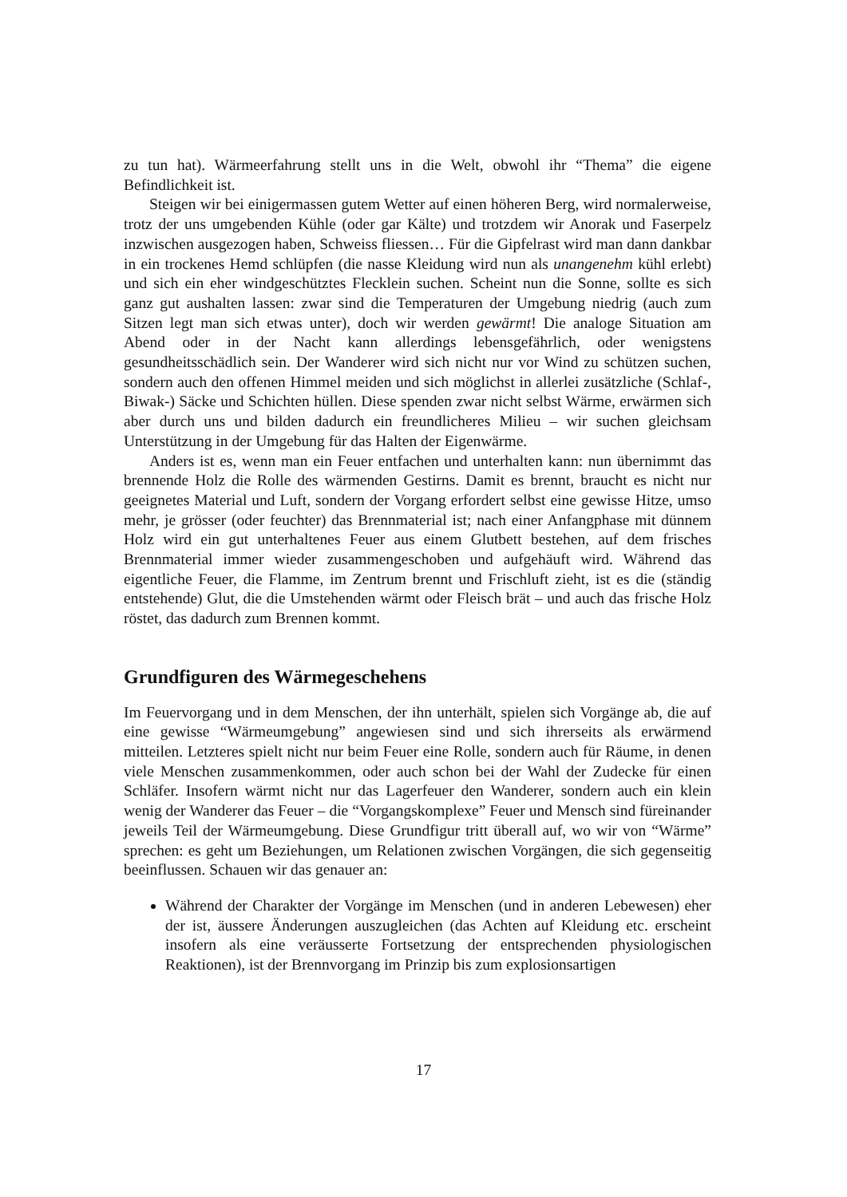zu tun hat). Wärmeerfahrung stellt uns in die Welt, obwohl ihr “Thema” die eigene Befindlichkeit ist.
Steigen wir bei einigermassen gutem Wetter auf einen höheren Berg, wird normalerweise, trotz der uns umgebenden Kühle (oder gar Kälte) und trotzdem wir Anorak und Faserpelz inzwischen ausgezogen haben, Schweiss fliessen… Für die Gipfelrast wird man dann dankbar in ein trockenes Hemd schlüpfen (die nasse Kleidung wird nun als unangenehm kühl erlebt) und sich ein eher windgeschütztes Flecklein suchen. Scheint nun die Sonne, sollte es sich ganz gut aushalten lassen: zwar sind die Temperaturen der Umgebung niedrig (auch zum Sitzen legt man sich etwas unter), doch wir werden gewärmt! Die analoge Situation am Abend oder in der Nacht kann allerdings lebensgefährlich, oder wenigstens gesundheitsschädlich sein. Der Wanderer wird sich nicht nur vor Wind zu schützen suchen, sondern auch den offenen Himmel meiden und sich möglichst in allerlei zusätzliche (Schlaf-, Biwak-) Säcke und Schichten hüllen. Diese spenden zwar nicht selbst Wärme, erwärmen sich aber durch uns und bilden dadurch ein freundlicheres Milieu – wir suchen gleichsam Unterstützung in der Umgebung für das Halten der Eigenwärme.
Anders ist es, wenn man ein Feuer entfachen und unterhalten kann: nun übernimmt das brennende Holz die Rolle des wärmenden Gestirns. Damit es brennt, braucht es nicht nur geeignetes Material und Luft, sondern der Vorgang erfordert selbst eine gewisse Hitze, umso mehr, je grösser (oder feuchter) das Brennmaterial ist; nach einer Anfangphase mit dünnem Holz wird ein gut unterhaltenes Feuer aus einem Glutbett bestehen, auf dem frisches Brennmaterial immer wieder zusammengeschoben und aufgehäuft wird. Während das eigentliche Feuer, die Flamme, im Zentrum brennt und Frischluft zieht, ist es die (ständig entstehende) Glut, die die Umstehenden wärmt oder Fleisch brät – und auch das frische Holz röstet, das dadurch zum Brennen kommt.
Grundfiguren des Wärmegeschehens
Im Feuervorgang und in dem Menschen, der ihn unterhält, spielen sich Vorgänge ab, die auf eine gewisse “Wärmeumgebung” angewiesen sind und sich ihrerseits als erwärmend mitteilen. Letzteres spielt nicht nur beim Feuer eine Rolle, sondern auch für Räume, in denen viele Menschen zusammenkommen, oder auch schon bei der Wahl der Zudecke für einen Schläfer. Insofern wärmt nicht nur das Lagerfeuer den Wanderer, sondern auch ein klein wenig der Wanderer das Feuer – die “Vorgangskomplexe” Feuer und Mensch sind füreinander jeweils Teil der Wärmeumgebung. Diese Grundfigur tritt überall auf, wo wir von “Wärme” sprechen: es geht um Beziehungen, um Relationen zwischen Vorgängen, die sich gegenseitig beeinflussen. Schauen wir das genauer an:
Während der Charakter der Vorgänge im Menschen (und in anderen Lebewesen) eher der ist, äussere Änderungen auszugleichen (das Achten auf Kleidung etc. erscheint insofern als eine veräusserte Fortsetzung der entsprechenden physiologischen Reaktionen), ist der Brennvorgang im Prinzip bis zum explosionsartigen
17